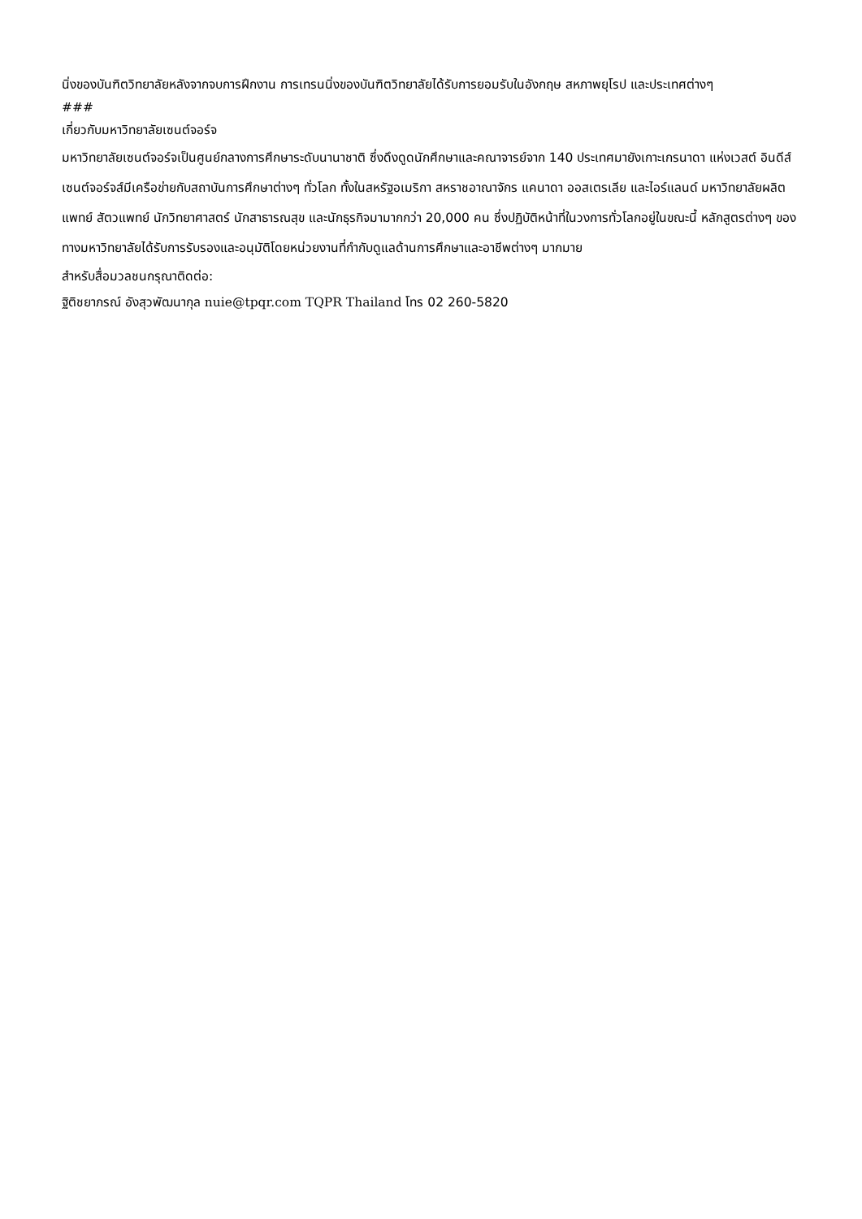นิ่งของบันฑิตวิทยาลัยหลังจากจบการฝึกงาน การเทรนนิ่งของบันฑิตวิทยาลัยได้รับการยอมรับในอังกฤษ สหภาพยุโรป และประเทศต่างๆ
###
เกี่ยวกับมหาวิทยาลัยเซนต์จอร์จ
มหาวิทยาลัยเซนต์จอร์จเป็นศูนย์กลางการศึกษาระดับนานาชาติ ซึ่งดึงดูดนักศึกษาและคณาจารย์จาก 140 ประเทศมายังเกาะเกรนาดา แห่งเวสต์ อินดีส์ เซนต์จอร์จส์มีเครือข่ายกับสถาบันการศึกษาต่างๆ ทั่วโลก ทั้งในสหรัฐอเมริกา สหราชอาณาจักร แคนาดา ออสเตรเลีย และไอร์แลนด์ มหาวิทยาลัยผลิตแพทย์ สัตวแพทย์ นักวิทยาศาสตร์ นักสาธารณสุข และนักธุรกิจมามากกว่า 20,000 คน ซึ่งปฏิบัติหน้าที่ในวงการทั่วโลกอยู่ในขณะนี้ หลักสูตรต่างๆ ของทางมหาวิทยาลัยได้รับการรับรองและอนุมัติโดยหน่วยงานที่กำกับดูแลด้านการศึกษาและอาชีพต่างๆ มากมาย
สำหรับสื่อมวลชนกรุณาติดต่อ:
ฐิติชยาภรณ์ อังสุวพัฒนากุล nuie@tpqr.com TQPR Thailand โทร 02 260-5820